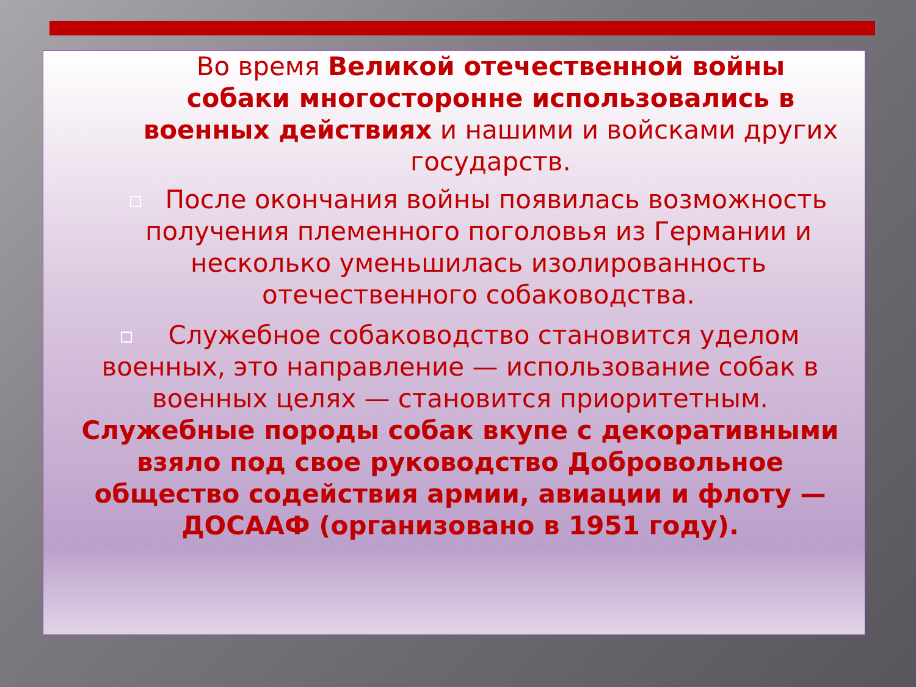Во время Великой отечественной войны собаки многосторонне использовались в военных действиях и нашими и войсками других государств.
После окончания войны появилась возможность получения племенного поголовья из Германии и несколько уменьшилась изолированность отечественного собаководства.
Служебное собаководство становится уделом военных, это направление — использование собак в военных целях — становится приоритетным. Служебные породы собак вкупе с декоративными взяло под свое руководство Добровольное общество содействия армии, авиации и флоту — ДОСААФ (организовано в 1951 году).